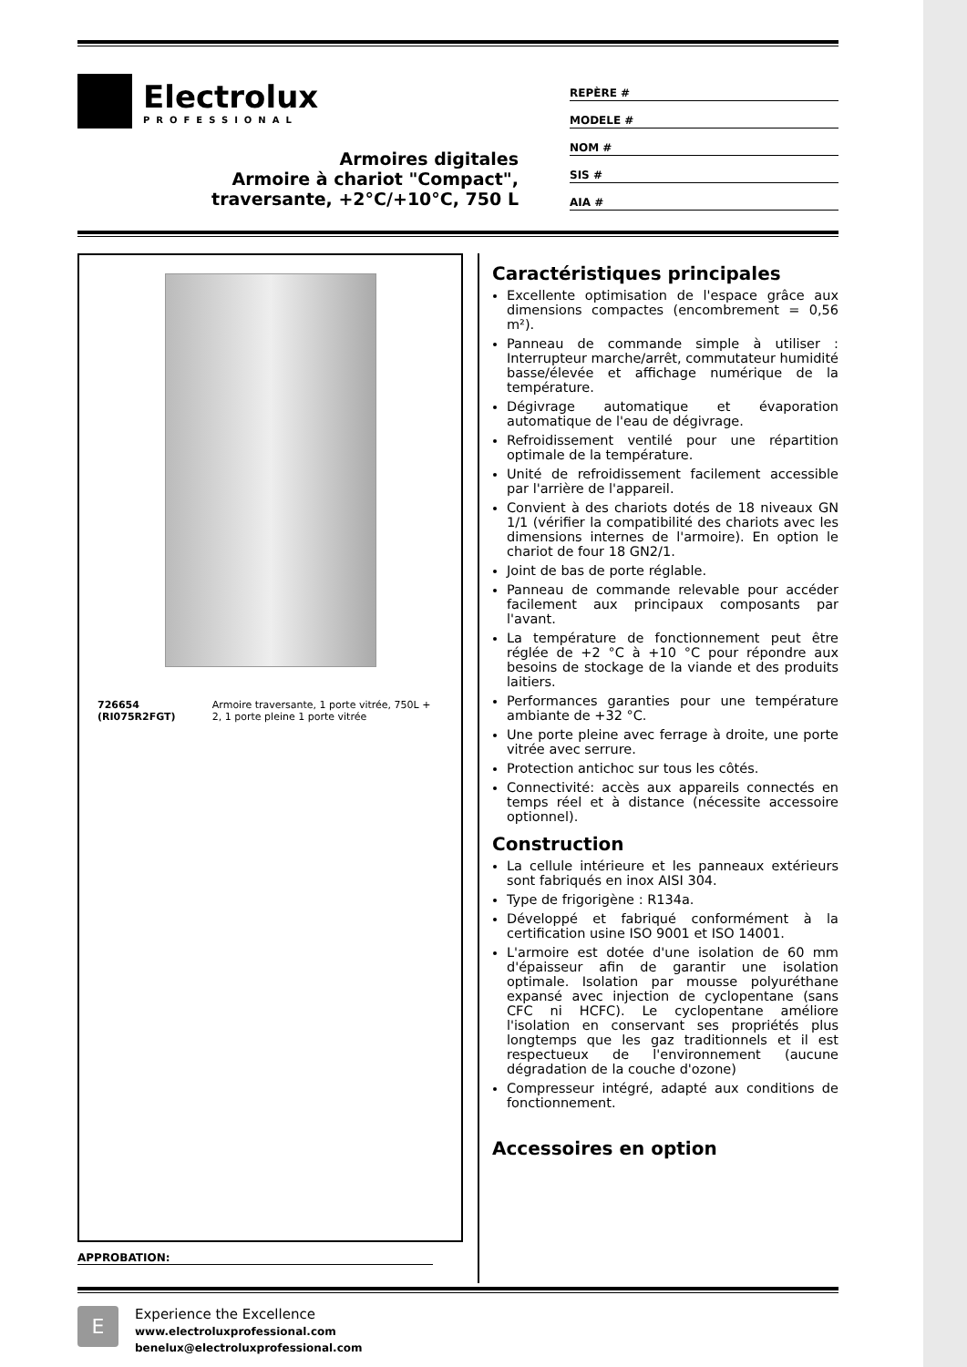Electrolux
PROFESSIONAL
Armoires digitales
Armoire à chariot "Compact",
traversante, +2°C/+10°C, 750 L
REPÈRE #
MODELE #
NOM #
SIS #
AIA #
726654 (RI075R2FGT) Armoire traversante, 1 porte vitrée, 750L + 2, 1 porte pleine 1 porte vitrée
APPROBATION:
Caractéristiques principales
Excellente optimisation de l'espace grâce aux dimensions compactes (encombrement = 0,56 m²).
Panneau de commande simple à utiliser : Interrupteur marche/arrêt, commutateur humidité basse/élevée et affichage numérique de la température.
Dégivrage automatique et évaporation automatique de l'eau de dégivrage.
Refroidissement ventilé pour une répartition optimale de la température.
Unité de refroidissement facilement accessible par l'arrière de l'appareil.
Convient à des chariots dotés de 18 niveaux GN 1/1 (vérifier la compatibilité des chariots avec les dimensions internes de l'armoire). En option le chariot de four 18 GN2/1.
Joint de bas de porte réglable.
Panneau de commande relevable pour accéder facilement aux principaux composants par l'avant.
La température de fonctionnement peut être réglée de +2 °C à +10 °C pour répondre aux besoins de stockage de la viande et des produits laitiers.
Performances garanties pour une température ambiante de +32 °C.
Une porte pleine avec ferrage à droite, une porte vitrée avec serrure.
Protection antichoc sur tous les côtés.
Connectivité: accès aux appareils connectés en temps réel et à distance (nécessite accessoire optionnel).
Construction
La cellule intérieure et les panneaux extérieurs sont fabriqués en inox AISI 304.
Type de frigorigène : R134a.
Développé et fabriqué conformément à la certification usine ISO 9001 et ISO 14001.
L'armoire est dotée d'une isolation de 60 mm d'épaisseur afin de garantir une isolation optimale. Isolation par mousse polyuréthane expansé avec injection de cyclopentane (sans CFC ni HCFC). Le cyclopentane améliore l'isolation en conservant ses propriétés plus longtemps que les gaz traditionnels et il est respectueux de l'environnement (aucune dégradation de la couche d'ozone)
Compresseur intégré, adapté aux conditions de fonctionnement.
Accessoires en option
E
Experience the Excellence
www.electroluxprofessional.com
benelux@electroluxprofessional.com